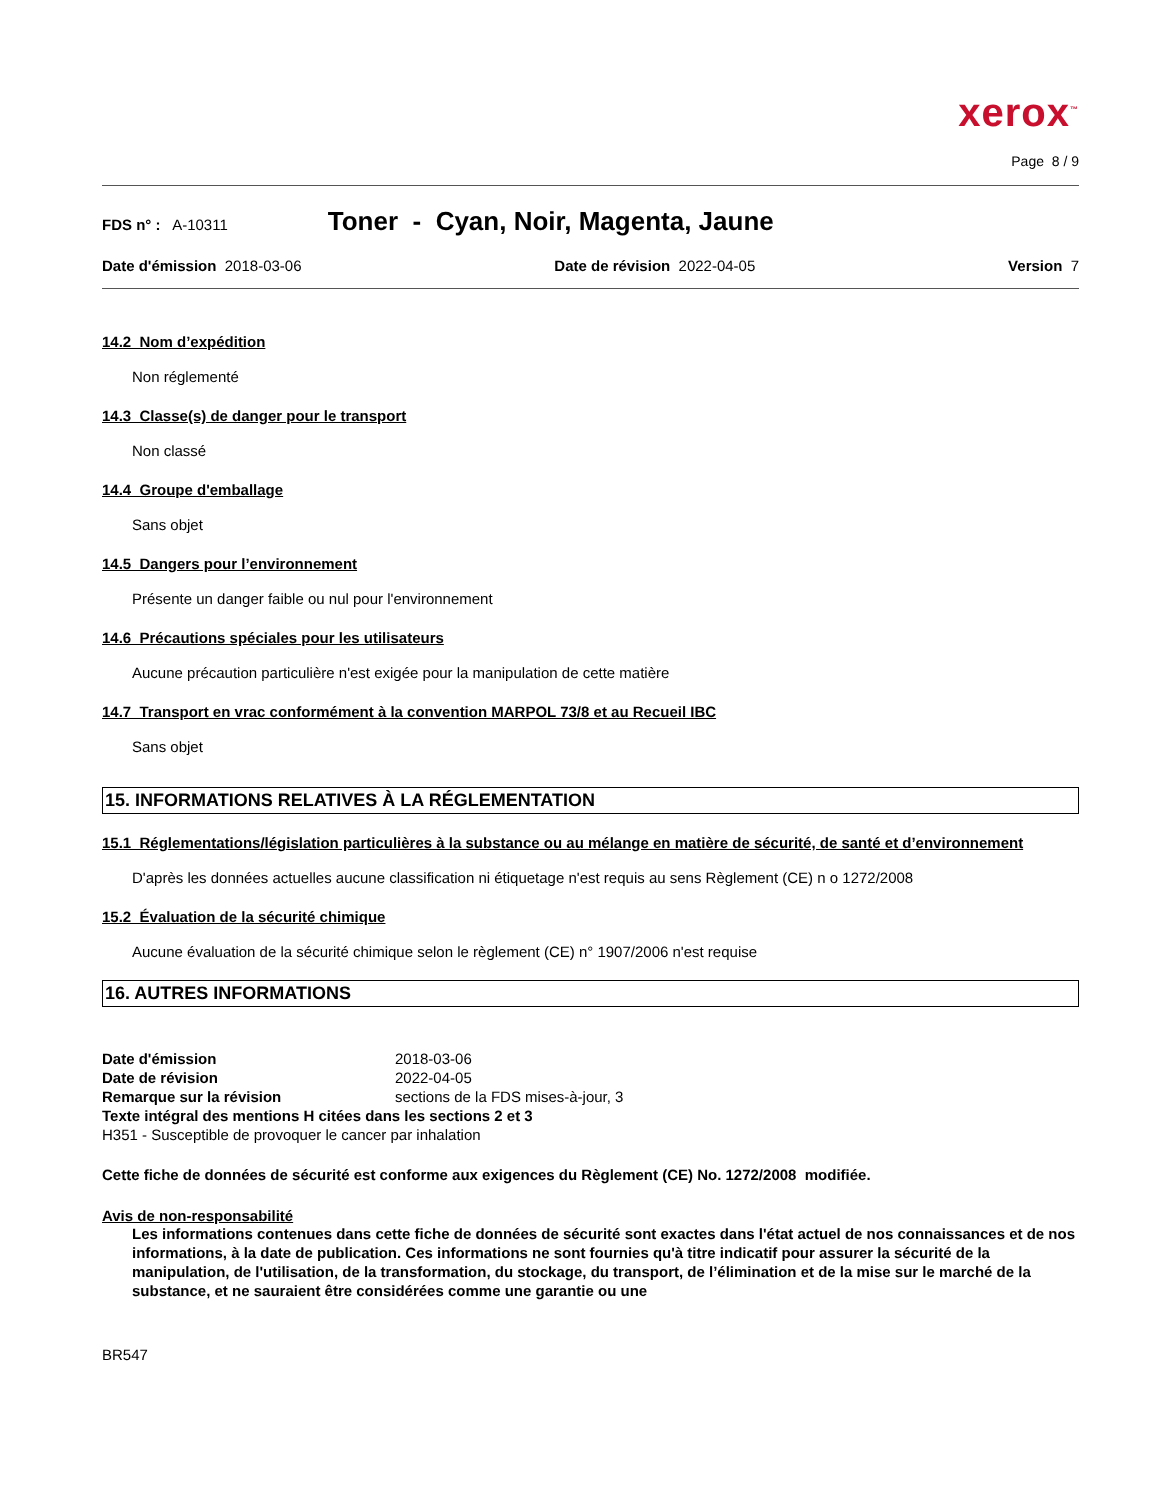xerox<sup>™</sup>
Page 8 / 9
FDS n° : A-10311 Toner - Cyan, Noir, Magenta, Jaune
Date d'émission 2018-03-06 Date de révision 2022-04-05 Version 7
14.2 Nom d’expédition
Non réglementé
14.3 Classe(s) de danger pour le transport
Non classé
14.4 Groupe d'emballage
Sans objet
14.5 Dangers pour l’environnement
Présente un danger faible ou nul pour l'environnement
14.6 Précautions spéciales pour les utilisateurs
Aucune précaution particulière n'est exigée pour la manipulation de cette matière
14.7 Transport en vrac conformément à la convention MARPOL 73/8 et au Recueil IBC
Sans objet
15. INFORMATIONS RELATIVES À LA RÉGLEMENTATION
15.1 Réglementations/législation particulières à la substance ou au mélange en matière de sécurité, de santé et d’environnement
D'après les données actuelles aucune classification ni étiquetage n'est requis au sens Règlement (CE) n o 1272/2008
15.2 Évaluation de la sécurité chimique
Aucune évaluation de la sécurité chimique selon le règlement (CE) n° 1907/2006 n'est requise
16. AUTRES INFORMATIONS
Date d'émission 2018-03-06 Date de révision 2022-04-05 Remarque sur la révision sections de la FDS mises-à-jour, 3
Texte intégral des mentions H citées dans les sections 2 et 3
H351 - Susceptible de provoquer le cancer par inhalation
Cette fiche de données de sécurité est conforme aux exigences du Règlement (CE) No. 1272/2008 modifiée.
Avis de non-responsabilité
Les informations contenues dans cette fiche de données de sécurité sont exactes dans l'état actuel de nos connaissances et de nos informations, à la date de publication. Ces informations ne sont fournies qu'à titre indicatif pour assurer la sécurité de la manipulation, de l'utilisation, de la transformation, du stockage, du transport, de l’élimination et de la mise sur le marché de la substance, et ne sauraient être considérées comme une garantie ou une
BR547